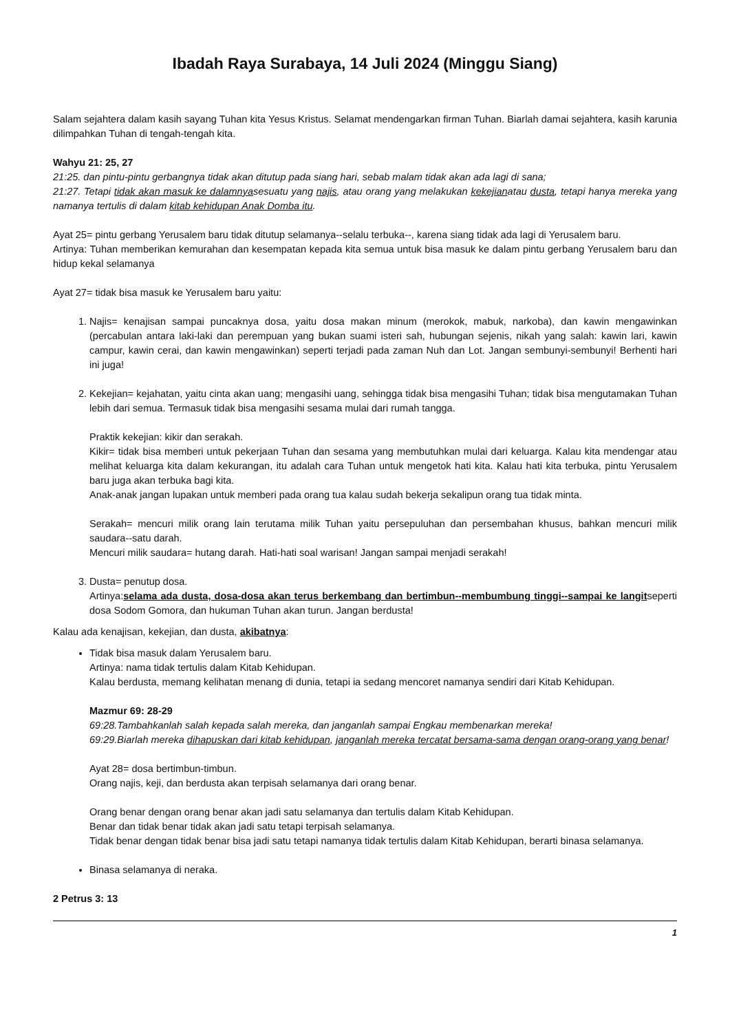Ibadah Raya Surabaya, 14 Juli 2024 (Minggu Siang)
Salam sejahtera dalam kasih sayang Tuhan kita Yesus Kristus. Selamat mendengarkan firman Tuhan. Biarlah damai sejahtera, kasih karunia dilimpahkan Tuhan di tengah-tengah kita.
Wahyu 21: 25, 27
21:25. dan pintu-pintu gerbangnya tidak akan ditutup pada siang hari, sebab malam tidak akan ada lagi di sana;
21:27. Tetapi tidak akan masuk ke dalamnyasesuatu yang najis, atau orang yang melakukan kekejianatau dusta, tetapi hanya mereka yang namanya tertulis di dalam kitab kehidupan Anak Domba itu.
Ayat 25= pintu gerbang Yerusalem baru tidak ditutup selamanya--selalu terbuka--, karena siang tidak ada lagi di Yerusalem baru.
Artinya: Tuhan memberikan kemurahan dan kesempatan kepada kita semua untuk bisa masuk ke dalam pintu gerbang Yerusalem baru dan hidup kekal selamanya
Ayat 27= tidak bisa masuk ke Yerusalem baru yaitu:
1. Najis= kenajisan sampai puncaknya dosa, yaitu dosa makan minum (merokok, mabuk, narkoba), dan kawin mengawinkan (percabulan antara laki-laki dan perempuan yang bukan suami isteri sah, hubungan sejenis, nikah yang salah: kawin lari, kawin campur, kawin cerai, dan kawin mengawinkan) seperti terjadi pada zaman Nuh dan Lot. Jangan sembunyi-sembunyi! Berhenti hari ini juga!
2. Kekejian= kejahatan, yaitu cinta akan uang; mengasihi uang, sehingga tidak bisa mengasihi Tuhan; tidak bisa mengutamakan Tuhan lebih dari semua. Termasuk tidak bisa mengasihi sesama mulai dari rumah tangga.
Praktik kekejian: kikir dan serakah.
Kikir= tidak bisa memberi untuk pekerjaan Tuhan dan sesama yang membutuhkan mulai dari keluarga. Kalau kita mendengar atau melihat keluarga kita dalam kekurangan, itu adalah cara Tuhan untuk mengetok hati kita. Kalau hati kita terbuka, pintu Yerusalem baru juga akan terbuka bagi kita.
Anak-anak jangan lupakan untuk memberi pada orang tua kalau sudah bekerja sekalipun orang tua tidak minta.
Serakah= mencuri milik orang lain terutama milik Tuhan yaitu persepuluhan dan persembahan khusus, bahkan mencuri milik saudara--satu darah.
Mencuri milik saudara= hutang darah. Hati-hati soal warisan! Jangan sampai menjadi serakah!
3. Dusta= penutup dosa.
Artinya:selama ada dusta, dosa-dosa akan terus berkembang dan bertimbun--membumbung tinggi--sampai ke langitseperti dosa Sodom Gomora, dan hukuman Tuhan akan turun. Jangan berdusta!
Kalau ada kenajisan, kekejian, dan dusta, akibatnya:
Tidak bisa masuk dalam Yerusalem baru.
Artinya: nama tidak tertulis dalam Kitab Kehidupan.
Kalau berdusta, memang kelihatan menang di dunia, tetapi ia sedang mencoret namanya sendiri dari Kitab Kehidupan.
Mazmur 69: 28-29
69:28.Tambahkanlah salah kepada salah mereka, dan janganlah sampai Engkau membenarkan mereka!
69:29.Biarlah mereka dihapuskan dari kitab kehidupan, janganlah mereka tercatat bersama-sama dengan orang-orang yang benar!
Ayat 28= dosa bertimbun-timbun.
Orang najis, keji, dan berdusta akan terpisah selamanya dari orang benar.
Orang benar dengan orang benar akan jadi satu selamanya dan tertulis dalam Kitab Kehidupan.
Benar dan tidak benar tidak akan jadi satu tetapi terpisah selamanya.
Tidak benar dengan tidak benar bisa jadi satu tetapi namanya tidak tertulis dalam Kitab Kehidupan, berarti binasa selamanya.
Binasa selamanya di neraka.
2 Petrus 3: 13
1